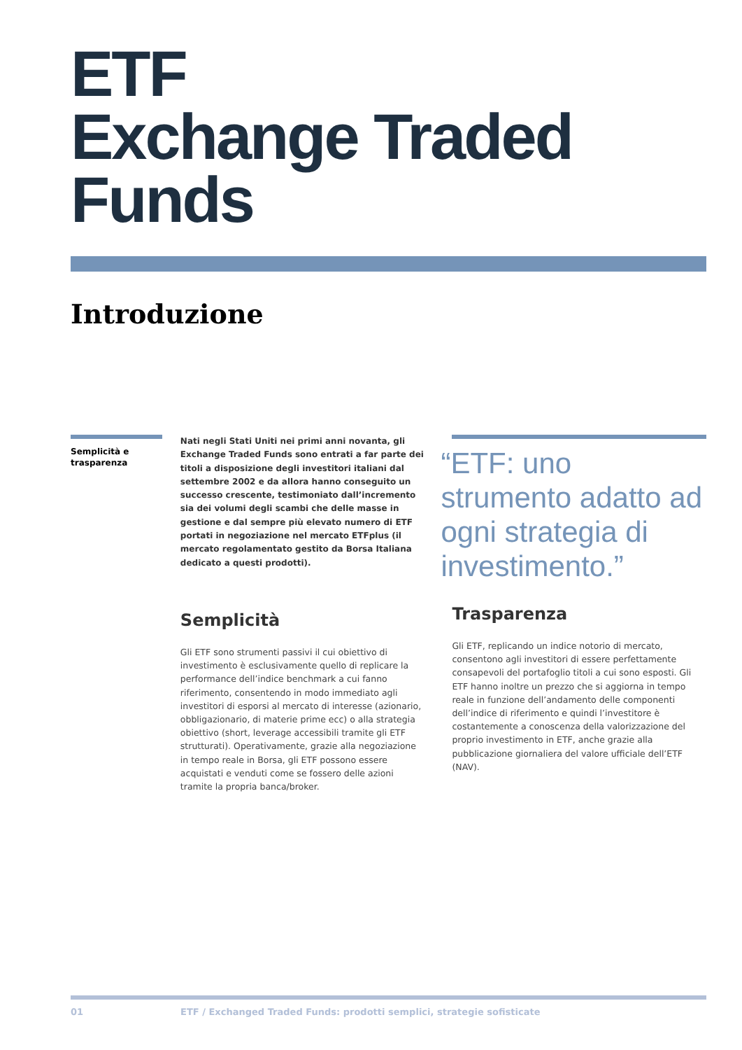ETF
Exchange Traded
Funds
Introduzione
Semplicità e trasparenza
Nati negli Stati Uniti nei primi anni novanta, gli Exchange Traded Funds sono entrati a far parte dei titoli a disposizione degli investitori italiani dal settembre 2002 e da allora hanno conseguito un successo crescente, testimoniato dall’incremento sia dei volumi degli scambi che delle masse in gestione e dal sempre più elevato numero di ETF portati in negoziazione nel mercato ETFplus (il mercato regolamentato gestito da Borsa Italiana dedicato a questi prodotti).
Semplicità
Gli ETF sono strumenti passivi il cui obiettivo di investimento è esclusivamente quello di replicare la performance dell’indice benchmark a cui fanno riferimento, consentendo in modo immediato agli investitori di esporsi al mercato di interesse (azionario, obbligazionario, di materie prime ecc) o alla strategia obiettivo (short, leverage accessibili tramite gli ETF strutturati). Operativamente, grazie alla negoziazione in tempo reale in Borsa, gli ETF possono essere acquistati e venduti come se fossero delle azioni tramite la propria banca/broker.
“ETF: uno strumento adatto ad ogni strategia di investimento.”
Trasparenza
Gli ETF, replicando un indice notorio di mercato, consentono agli investitori di essere perfettamente consapevoli del portafoglio titoli a cui sono esposti. Gli ETF hanno inoltre un prezzo che si aggiorna in tempo reale in funzione dell’andamento delle componenti dell’indice di riferimento e quindi l’investitore è costantemente a conoscenza della valorizzazione del proprio investimento in ETF, anche grazie alla pubblicazione giornaliera del valore ufficiale dell’ETF (NAV).
01 ETF / Exchanged Traded Funds: prodotti semplici, strategie sofisticate